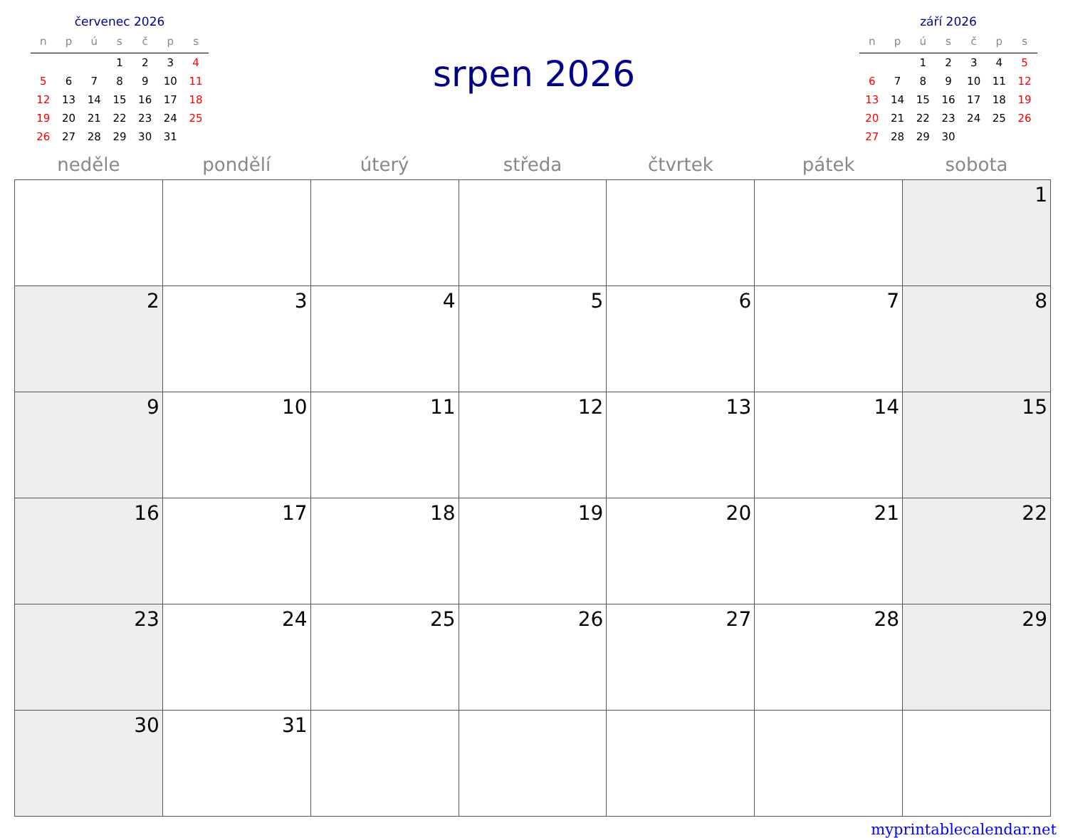červenec 2026
| n | p | ú | s | č | p | s |
| --- | --- | --- | --- | --- | --- | --- |
| | | | 1 | 2 | 3 | 4 |
| 5 | 6 | 7 | 8 | 9 | 10 | 11 |
| 12 | 13 | 14 | 15 | 16 | 17 | 18 |
| 19 | 20 | 21 | 22 | 23 | 24 | 25 |
| 26 | 27 | 28 | 29 | 30 | 31 | |
srpen 2026
září 2026
| n | p | ú | s | č | p | s |
| --- | --- | --- | --- | --- | --- | --- |
| | | 1 | 2 | 3 | 4 | 5 |
| 6 | 7 | 8 | 9 | 10 | 11 | 12 |
| 13 | 14 | 15 | 16 | 17 | 18 | 19 |
| 20 | 21 | 22 | 23 | 24 | 25 | 26 |
| 27 | 28 | 29 | 30 | | | |
| neděle | pondělí | úterý | středa | čtvrtek | pátek | sobota |
| --- | --- | --- | --- | --- | --- | --- |
| | | | | | | 1 |
| 2 | 3 | 4 | 5 | 6 | 7 | 8 |
| 9 | 10 | 11 | 12 | 13 | 14 | 15 |
| 16 | 17 | 18 | 19 | 20 | 21 | 22 |
| 23 | 24 | 25 | 26 | 27 | 28 | 29 |
| 30 | 31 | | | | | |
myprintablecalendar.net